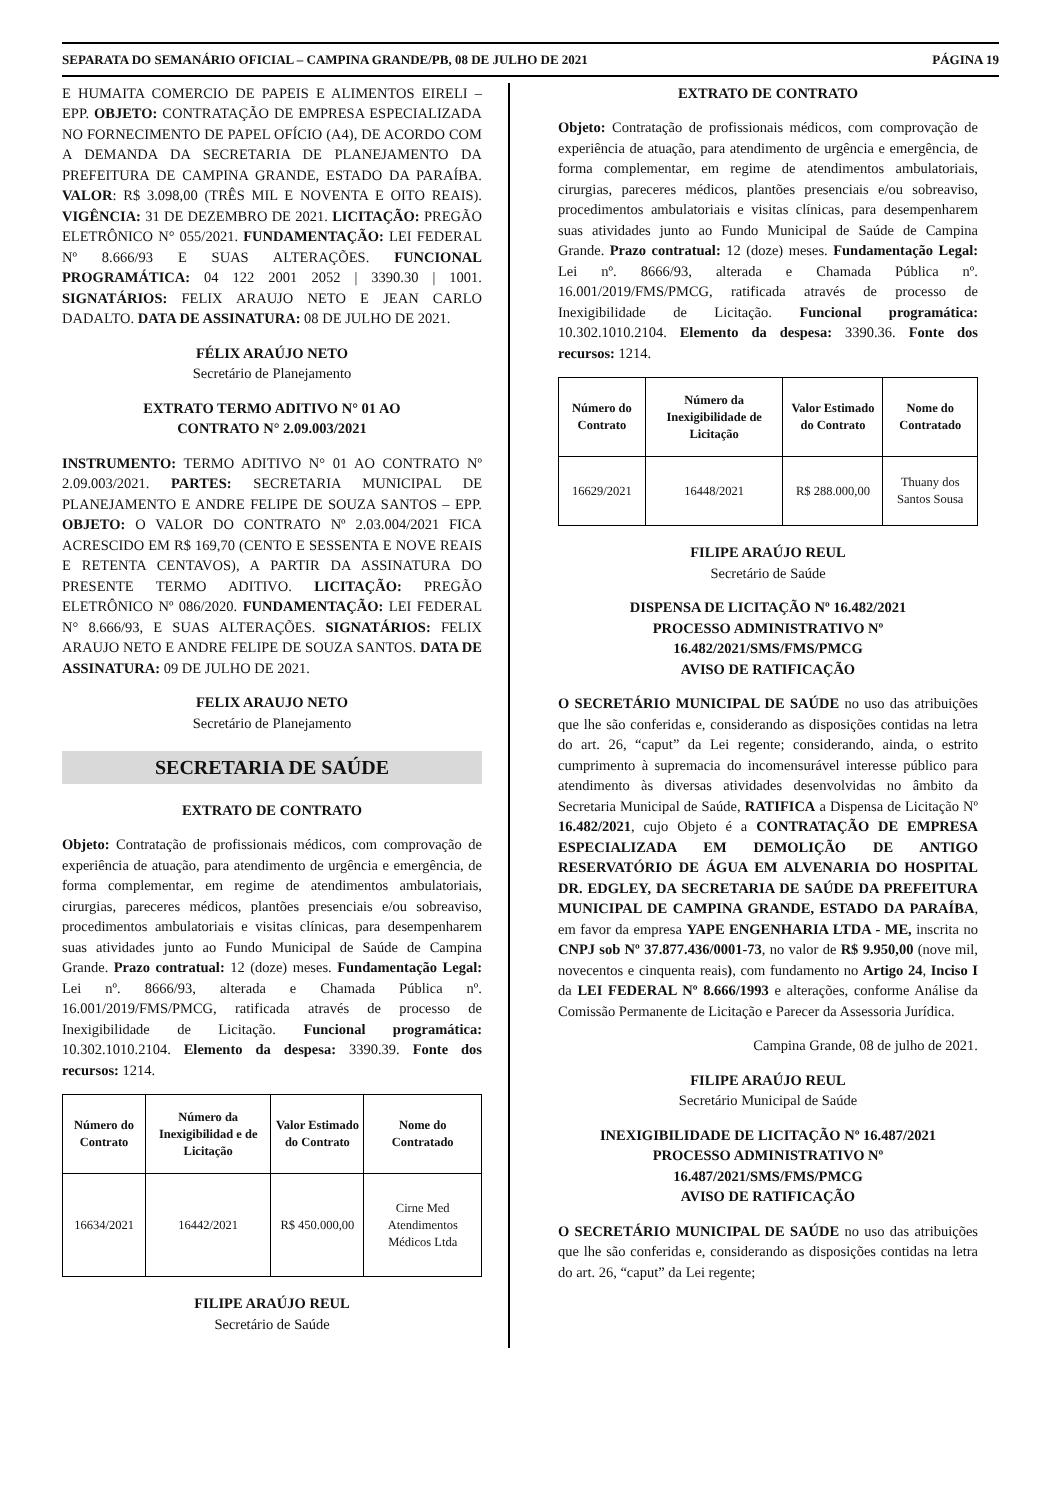SEPARATA DO SEMANÁRIO OFICIAL – CAMPINA GRANDE/PB, 08 DE JULHO DE 2021 PÁGINA 19
E HUMAITA COMERCIO DE PAPEIS E ALIMENTOS EIRELI – EPP. OBJETO: CONTRATAÇÃO DE EMPRESA ESPECIALIZADA NO FORNECIMENTO DE PAPEL OFÍCIO (A4), DE ACORDO COM A DEMANDA DA SECRETARIA DE PLANEJAMENTO DA PREFEITURA DE CAMPINA GRANDE, ESTADO DA PARAÍBA. VALOR: R$ 3.098,00 (TRÊS MIL E NOVENTA E OITO REAIS). VIGÊNCIA: 31 DE DEZEMBRO DE 2021. LICITAÇÃO: PREGÃO ELETRÔNICO N° 055/2021. FUNDAMENTAÇÃO: LEI FEDERAL Nº 8.666/93 E SUAS ALTERAÇÕES. FUNCIONAL PROGRAMÁTICA: 04 122 2001 2052 | 3390.30 | 1001. SIGNATÁRIOS: FELIX ARAUJO NETO E JEAN CARLO DADALTO. DATA DE ASSINATURA: 08 DE JULHO DE 2021.
FÉLIX ARAÚJO NETO
Secretário de Planejamento
EXTRATO TERMO ADITIVO N° 01 AO
CONTRATO N° 2.09.003/2021
INSTRUMENTO: TERMO ADITIVO N° 01 AO CONTRATO Nº 2.09.003/2021. PARTES: SECRETARIA MUNICIPAL DE PLANEJAMENTO E ANDRE FELIPE DE SOUZA SANTOS – EPP. OBJETO: O VALOR DO CONTRATO Nº 2.03.004/2021 FICA ACRESCIDO EM R$ 169,70 (CENTO E SESSENTA E NOVE REAIS E RETENTA CENTAVOS), A PARTIR DA ASSINATURA DO PRESENTE TERMO ADITIVO. LICITAÇÃO: PREGÃO ELETRÔNICO Nº 086/2020. FUNDAMENTAÇÃO: LEI FEDERAL N° 8.666/93, E SUAS ALTERAÇÕES. SIGNATÁRIOS: FELIX ARAUJO NETO E ANDRE FELIPE DE SOUZA SANTOS. DATA DE ASSINATURA: 09 DE JULHO DE 2021.
FELIX ARAUJO NETO
Secretário de Planejamento
SECRETARIA DE SAÚDE
EXTRATO DE CONTRATO
Objeto: Contratação de profissionais médicos, com comprovação de experiência de atuação, para atendimento de urgência e emergência, de forma complementar, em regime de atendimentos ambulatoriais, cirurgias, pareceres médicos, plantões presenciais e/ou sobreaviso, procedimentos ambulatoriais e visitas clínicas, para desempenharem suas atividades junto ao Fundo Municipal de Saúde de Campina Grande. Prazo contratual: 12 (doze) meses. Fundamentação Legal: Lei nº. 8666/93, alterada e Chamada Pública nº. 16.001/2019/FMS/PMCG, ratificada através de processo de Inexigibilidade de Licitação. Funcional programática: 10.302.1010.2104. Elemento da despesa: 3390.39. Fonte dos recursos: 1214.
| Número do Contrato | Número da Inexigibilidad e de Licitação | Valor Estimado do Contrato | Nome do Contratado |
| --- | --- | --- | --- |
| 16634/2021 | 16442/2021 | R$ 450.000,00 | Cirne Med Atendimentos Médicos Ltda |
FILIPE ARAÚJO REUL
Secretário de Saúde
EXTRATO DE CONTRATO
Objeto: Contratação de profissionais médicos, com comprovação de experiência de atuação, para atendimento de urgência e emergência, de forma complementar, em regime de atendimentos ambulatoriais, cirurgias, pareceres médicos, plantões presenciais e/ou sobreaviso, procedimentos ambulatoriais e visitas clínicas, para desempenharem suas atividades junto ao Fundo Municipal de Saúde de Campina Grande. Prazo contratual: 12 (doze) meses. Fundamentação Legal: Lei nº. 8666/93, alterada e Chamada Pública nº. 16.001/2019/FMS/PMCG, ratificada através de processo de Inexigibilidade de Licitação. Funcional programática: 10.302.1010.2104. Elemento da despesa: 3390.36. Fonte dos recursos: 1214.
| Número do Contrato | Número da Inexigibilidade de Licitação | Valor Estimado do Contrato | Nome do Contratado |
| --- | --- | --- | --- |
| 16629/2021 | 16448/2021 | R$ 288.000,00 | Thuany dos Santos Sousa |
FILIPE ARAÚJO REUL
Secretário de Saúde
DISPENSA DE LICITAÇÃO Nº 16.482/2021
PROCESSO ADMINISTRATIVO Nº
16.482/2021/SMS/FMS/PMCG
AVISO DE RATIFICAÇÃO
O SECRETÁRIO MUNICIPAL DE SAÚDE no uso das atribuições que lhe são conferidas e, considerando as disposições contidas na letra do art. 26, “caput” da Lei regente; considerando, ainda, o estrito cumprimento à supremacia do incomensurável interesse público para atendimento às diversas atividades desenvolvidas no âmbito da Secretaria Municipal de Saúde, RATIFICA a Dispensa de Licitação Nº 16.482/2021, cujo Objeto é a CONTRATAÇÃO DE EMPRESA ESPECIALIZADA EM DEMOLIÇÃO DE ANTIGO RESERVATÓRIO DE ÁGUA EM ALVENARIA DO HOSPITAL DR. EDGLEY, DA SECRETARIA DE SAÚDE DA PREFEITURA MUNICIPAL DE CAMPINA GRANDE, ESTADO DA PARAÍBA, em favor da empresa YAPE ENGENHARIA LTDA - ME, inscrita no CNPJ sob Nº 37.877.436/0001-73, no valor de R$ 9.950,00 (nove mil, novecentos e cinquenta reais), com fundamento no Artigo 24, Inciso I da LEI FEDERAL Nº 8.666/1993 e alterações, conforme Análise da Comissão Permanente de Licitação e Parecer da Assessoria Jurídica.
Campina Grande, 08 de julho de 2021.
FILIPE ARAÚJO REUL
Secretário Municipal de Saúde
INEXIGIBILIDADE DE LICITAÇÃO Nº 16.487/2021
PROCESSO ADMINISTRATIVO Nº
16.487/2021/SMS/FMS/PMCG
AVISO DE RATIFICAÇÃO
O SECRETÁRIO MUNICIPAL DE SAÚDE no uso das atribuições que lhe são conferidas e, considerando as disposições contidas na letra do art. 26, “caput” da Lei regente;